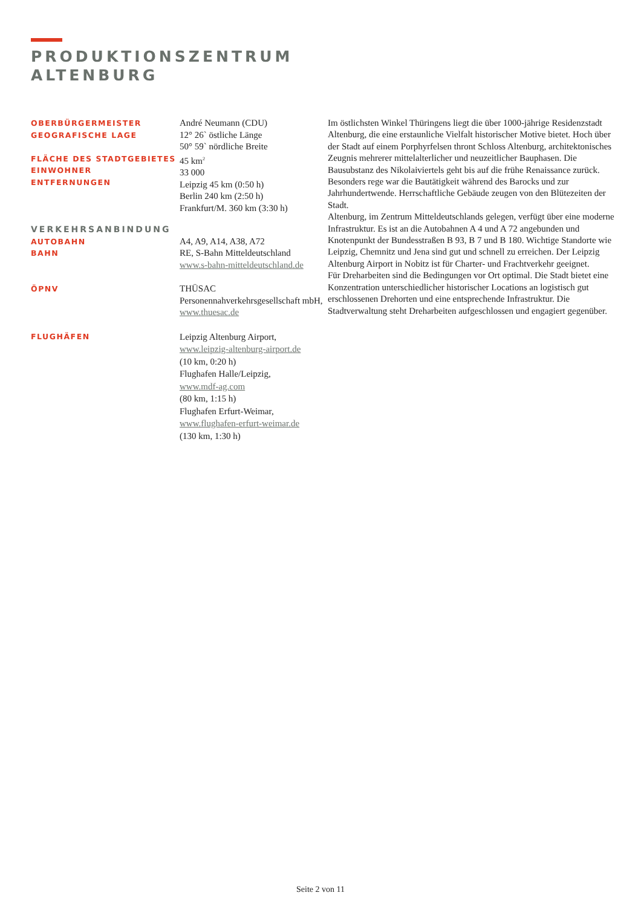PRODUKTIONSZENTRUM
ALTENBURG
OBERBÜRGERMEISTER
GEOGRAFISCHE LAGE
FLÄCHE DES STADTGEBIETES
EINWOHNER
ENTFERNUNGEN
André Neumann (CDU)
12° 26` östliche Länge
50° 59` nördliche Breite
45 km<sup>2</sup>
33 000
Leipzig 45 km (0:50 h)
Berlin 240 km (2:50 h)
Frankfurt/M. 360 km (3:30 h)
VERKEHRSANBINDUNG
AUTOBAHN
BAHN
A4, A9, A14, A38, A72
RE, S-Bahn Mitteldeutschland
www.s-bahn-mitteldeutschland.de
ÖPNV
THÜSAC
Personennahverkehrsgesellschaft mbH,
www.thuesac.de
FLUGHÄFEN
Leipzig Altenburg Airport,
www.leipzig-altenburg-airport.de
(10 km, 0:20 h)
Flughafen Halle/Leipzig,
www.mdf-ag.com
(80 km, 1:15 h)
Flughafen Erfurt-Weimar,
www.flughafen-erfurt-weimar.de
(130 km, 1:30 h)
Im östlichsten Winkel Thüringens liegt die über 1000-jährige Residenzstadt Altenburg, die eine erstaunliche Vielfalt historischer Motive bietet. Hoch über der Stadt auf einem Porphyrfelsen thront Schloss Altenburg, architektonisches Zeugnis mehrerer mittelalterlicher und neuzeitlicher Bauphasen. Die Bausubstanz des Nikolaiviertels geht bis auf die frühe Renaissance zurück. Besonders rege war die Bautätigkeit während des Barocks und zur Jahrhundertwende. Herrschaftliche Gebäude zeugen von den Blütezeiten der Stadt.
Altenburg, im Zentrum Mitteldeutschlands gelegen, verfügt über eine moderne Infrastruktur. Es ist an die Autobahnen A 4 und A 72 angebunden und Knotenpunkt der Bundesstraßen B 93, B 7 und B 180. Wichtige Standorte wie Leipzig, Chemnitz und Jena sind gut und schnell zu erreichen. Der Leipzig Altenburg Airport in Nobitz ist für Charter- und Frachtverkehr geeignet.
Für Dreharbeiten sind die Bedingungen vor Ort optimal. Die Stadt bietet eine Konzentration unterschiedlicher historischer Locations an logistisch gut erschlossenen Drehorten und eine entsprechende Infrastruktur. Die Stadtverwaltung steht Dreharbeiten aufgeschlossen und engagiert gegenüber.
Seite 2 von 11